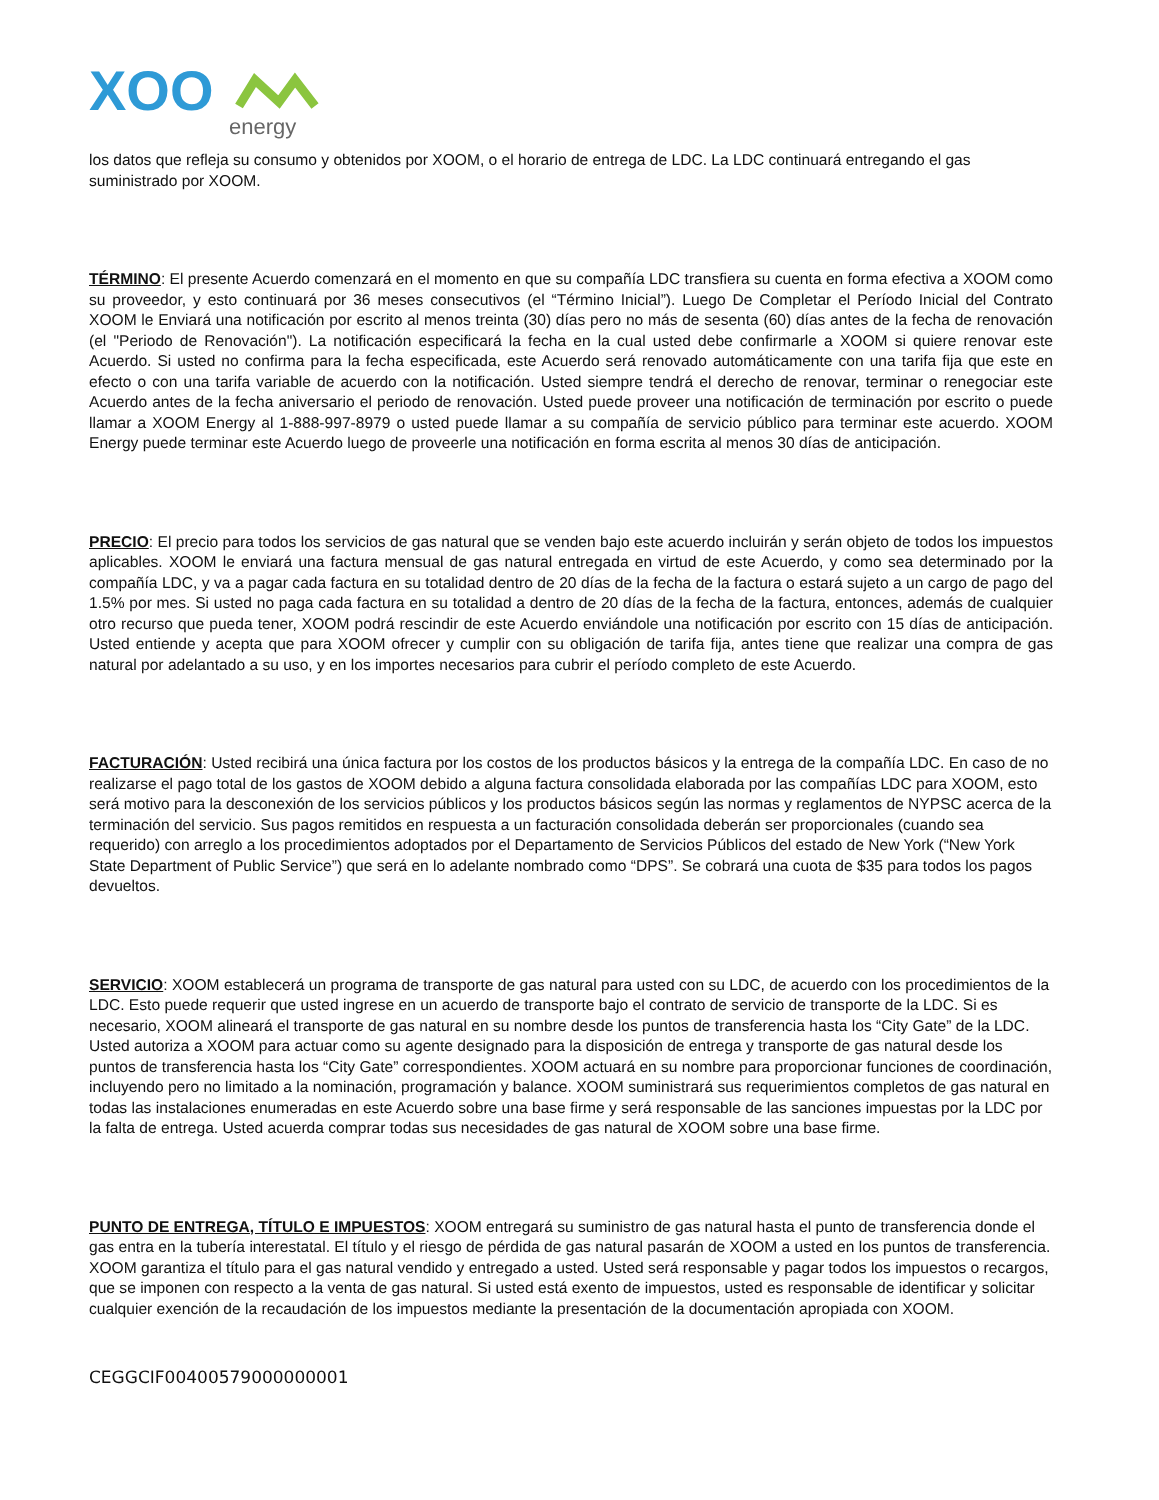XOO
energy
los datos que refleja su consumo y obtenidos por XOOM, o el horario de entrega de LDC. La LDC continuará entregando el gas suministrado por XOOM.
TÉRMINO: El presente Acuerdo comenzará en el momento en que su compañía LDC transfiera su cuenta en forma efectiva a XOOM como su proveedor, y esto continuará por 36 meses consecutivos (el “Término Inicial”). Luego De Completar el Período Inicial del Contrato XOOM le Enviará una notificación por escrito al menos treinta (30) días pero no más de sesenta (60) días antes de la fecha de renovación (el "Periodo de Renovación"). La notificación especificará la fecha en la cual usted debe confirmarle a XOOM si quiere renovar este Acuerdo. Si usted no confirma para la fecha especificada, este Acuerdo será renovado automáticamente con una tarifa fija que este en efecto o con una tarifa variable de acuerdo con la notificación. Usted siempre tendrá el derecho de renovar, terminar o renegociar este Acuerdo antes de la fecha aniversario el periodo de renovación. Usted puede proveer una notificación de terminación por escrito o puede llamar a XOOM Energy al 1-888-997-8979 o usted puede llamar a su compañía de servicio público para terminar este acuerdo. XOOM Energy puede terminar este Acuerdo luego de proveerle una notificación en forma escrita al menos 30 días de anticipación.
PRECIO: El precio para todos los servicios de gas natural que se venden bajo este acuerdo incluirán y serán objeto de todos los impuestos aplicables. XOOM le enviará una factura mensual de gas natural entregada en virtud de este Acuerdo, y como sea determinado por la compañía LDC, y va a pagar cada factura en su totalidad dentro de 20 días de la fecha de la factura o estará sujeto a un cargo de pago del 1.5% por mes. Si usted no paga cada factura en su totalidad a dentro de 20 días de la fecha de la factura, entonces, además de cualquier otro recurso que pueda tener, XOOM podrá rescindir de este Acuerdo enviándole una notificación por escrito con 15 días de anticipación. Usted entiende y acepta que para XOOM ofrecer y cumplir con su obligación de tarifa fija, antes tiene que realizar una compra de gas natural por adelantado a su uso, y en los importes necesarios para cubrir el período completo de este Acuerdo.
FACTURACIÓN: Usted recibirá una única factura por los costos de los productos básicos y la entrega de la compañía LDC. En caso de no realizarse el pago total de los gastos de XOOM debido a alguna factura consolidada elaborada por las compañías LDC para XOOM, esto será motivo para la desconexión de los servicios públicos y los productos básicos según las normas y reglamentos de NYPSC acerca de la terminación del servicio. Sus pagos remitidos en respuesta a un facturación consolidada deberán ser proporcionales (cuando sea requerido) con arreglo a los procedimientos adoptados por el Departamento de Servicios Públicos del estado de New York (“New York State Department of Public Service”) que será en lo adelante nombrado como “DPS”. Se cobrará una cuota de $35 para todos los pagos devueltos.
SERVICIO: XOOM establecerá un programa de transporte de gas natural para usted con su LDC, de acuerdo con los procedimientos de la LDC. Esto puede requerir que usted ingrese en un acuerdo de transporte bajo el contrato de servicio de transporte de la LDC. Si es necesario, XOOM alineará el transporte de gas natural en su nombre desde los puntos de transferencia hasta los “City Gate” de la LDC. Usted autoriza a XOOM para actuar como su agente designado para la disposición de entrega y transporte de gas natural desde los puntos de transferencia hasta los “City Gate” correspondientes. XOOM actuará en su nombre para proporcionar funciones de coordinación, incluyendo pero no limitado a la nominación, programación y balance. XOOM suministrará sus requerimientos completos de gas natural en todas las instalaciones enumeradas en este Acuerdo sobre una base firme y será responsable de las sanciones impuestas por la LDC por la falta de entrega. Usted acuerda comprar todas sus necesidades de gas natural de XOOM sobre una base firme.
PUNTO DE ENTREGA, TÍTULO E IMPUESTOS: XOOM entregará su suministro de gas natural hasta el punto de transferencia donde el gas entra en la tubería interestatal. El título y el riesgo de pérdida de gas natural pasarán de XOOM a usted en los puntos de transferencia. XOOM garantiza el título para el gas natural vendido y entregado a usted. Usted será responsable y pagar todos los impuestos o recargos, que se imponen con respecto a la venta de gas natural. Si usted está exento de impuestos, usted es responsable de identificar y solicitar cualquier exención de la recaudación de los impuestos mediante la presentación de la documentación apropiada con XOOM.
CEGGCIF00400579000000001